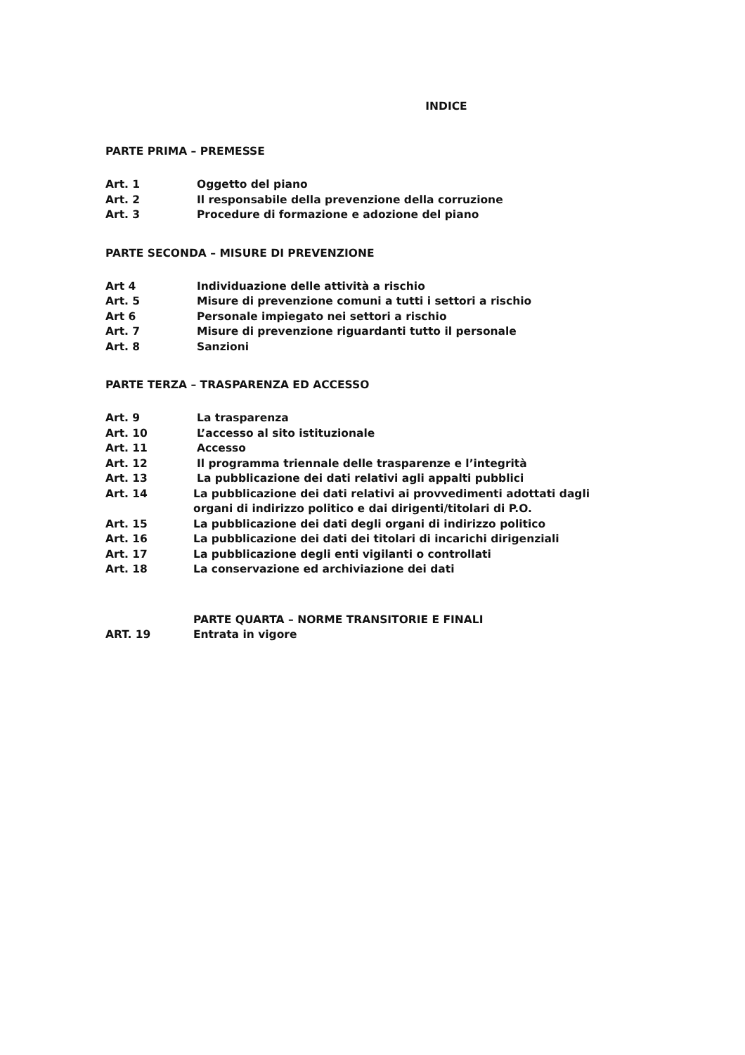INDICE
PARTE PRIMA – PREMESSE
Art. 1 Oggetto del piano
Art. 2 Il responsabile della prevenzione della corruzione
Art. 3 Procedure di formazione e adozione del piano
PARTE SECONDA – MISURE DI PREVENZIONE
Art 4 Individuazione delle attività a rischio
Art. 5 Misure di prevenzione comuni a tutti i settori a rischio
Art 6 Personale impiegato nei settori a rischio
Art. 7 Misure di prevenzione riguardanti tutto il personale
Art. 8 Sanzioni
PARTE TERZA – TRASPARENZA ED ACCESSO
Art. 9 La trasparenza
Art. 10 L’accesso al sito istituzionale
Art. 11 Accesso
Art. 12 Il programma triennale delle trasparenze e l’integrità
Art. 13 La pubblicazione dei dati relativi agli appalti pubblici
Art. 14 La pubblicazione dei dati relativi ai provvedimenti adottati dagli
organi di indirizzo politico e dai dirigenti/titolari di P.O.
Art. 15 La pubblicazione dei dati degli organi di indirizzo politico
Art. 16 La pubblicazione dei dati dei titolari di incarichi dirigenziali
Art. 17 La pubblicazione degli enti vigilanti o controllati
Art. 18 La conservazione ed archiviazione dei dati
PARTE QUARTA – NORME TRANSITORIE E FINALI
ART. 19 Entrata in vigore